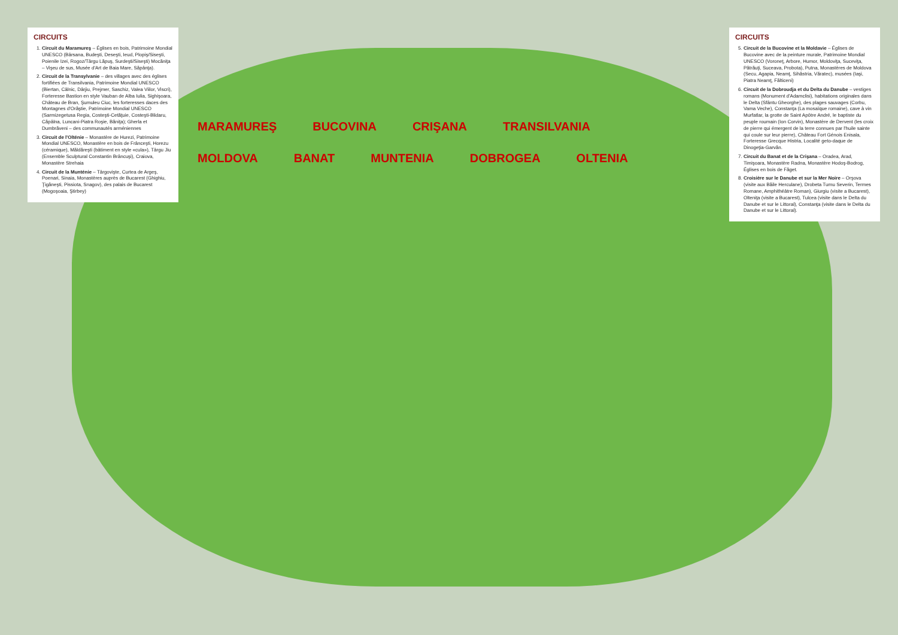CIRCUITS
1. Circuit du Maramureş – Églises en bois, Patrimoine Mondial UNESCO (Bârsana, Budeşti, Deseşti, Ieud, Plopiş/Siseşti, Poienile Izei, Rogoz/Târgu Lăpuş, Surdeşti/Siseşti) Mocăniţa – Vişeu de sus, Musée d'Art de Baia Mare, Săpânţa).
2. Circuit de la Transylvanie – des villages avec des églises fortifiées de Transilvania, Patrimoine Mondial UNESCO (Biertan, Câlnic, Dârjiu, Prejmer, Saschiz, Valea Viilor, Viscri), Forteresse Bastion en style Vauban de Alba Iulia, Sighişoara, Château de Bran, Şumuleu Ciuc, les forteresses daces des Montagnes d'Orăştie, Patrimoine Mondial UNESCO (Sarmizegetusa Regia, Costeşti-Cetăţuie, Costeşti-Blidaru, Căpâlna, Luncani-Piatra Roşie, Băniţa); Gherla et Dumbrăveni – des communautés arméniennes
3. Circuit de l'Olténie – Monastère de Hurezi, Patrimoine Mondial UNESCO, Monastère en bois de Frânceşti, Horezu (céramique), Măldăreşti (bâtiment en style «cula»), Târgu Jiu (Ensemble Sculptural Constantin Brâncuşi), Craiova, Monastère Strehaia
4. Circuit de la Munténie – Târgovişte, Curtea de Argeş, Poenari, Sinaia, Monastères auprès de Bucarest (Ghighiu, Ţigăneşti, Pissiota, Snagov), des palais de Bucarest (Mogoşoaia, Ştirbey)
CIRCUITS
5. Circuit de la Bucovine et la Moldavie – Églises de Bucovine avec de la peinture murale, Patrimoine Mondial UNESCO (Voroneţ, Arbore, Humor, Moldoviţa, Suceviţa, Pătrăuţi, Suceava, Probota), Putna, Monastères de Moldova (Secu, Agapia, Neamţ, Sihăstria, Văratec), musées (Iaşi, Piatra Neamţ, Fălticeni)
6. Circuit de la Dobroudja et du Delta du Danube – vestiges romans (Monument d'Adamclisi), habitations originales dans le Delta (Sfântu Gheorghe), des plages sauvages (Corbu, Vama Veche), Constanţa (La mosaïque romaine), cave à vin Murfatlar, la grotte de Saint Apôtre André, le baptiste du peuple roumain (Ion Corvin), Monastère de Dervent (les croix de pierre qui émergent de la terre connues par l'huile sainte qui coule sur leur pierre), Château Fort Génois Enisala, Forteresse Grecque Histria, Localité geto-daque de Dinogeţia-Garvăn.
7. Circuit du Banat et de la Crişana – Oradea, Arad, Timişoara, Monastère Radna, Monastère Hodoş-Bodrog, Églises en bois de Făget.
8. Croisière sur le Danube et sur la Mer Noire – Orşova (visite aux Băile Herculane), Drobeta Turnu Severin, Termes Romane, Amphithéâtre Roman), Giurgiu (visite a Bucarest), Olteniţa (visite a Bucarest), Tulcea (visite dans le Delta du Danube et sur le Littoral), Constanţa (visite dans le Delta du Danube et sur le Littoral).
MARAMUREŞ BUCOVINA CRIŞANA TRANSILVANIA MOLDOVA BANAT MUNTENIA DOBROGEA OLTENIA